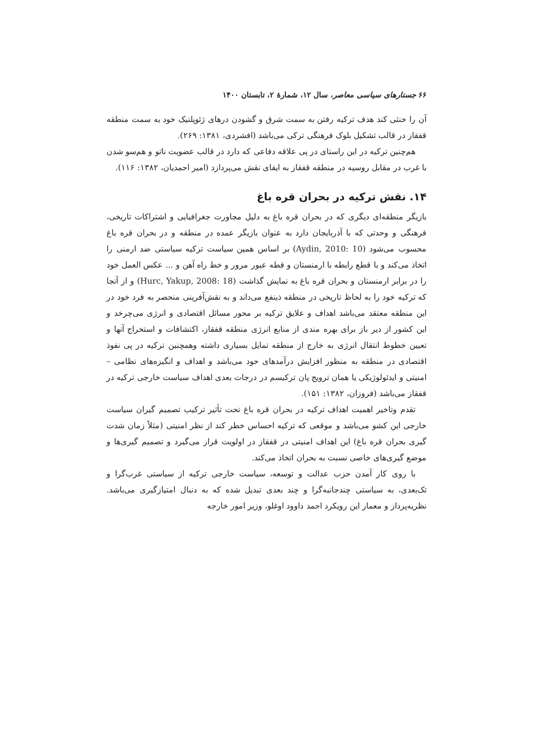۶۶ جستارهای سیاسی معاصر، سال ۱۲، شمارهٔ ۲، تابستان ۱۴۰۰
آن را خنثی کند هدف ترکیه رفتن به سمت شرق و گشودن درهای ژئوپلتیک خود به سمت منطقه قفقاز در قالب تشکیل بلوک فرهنگی ترکی می‌باشد (افشردی، ۱۳۸۱: ۲۶۹).
هم‌چنین ترکیه در این راستای در پی علاقه دفاعی که دارد در قالب عضویت ناتو و هم‌سو شدن با غرب در مقابل روسیه در منطقه قفقاز به ایفای نقش می‌پردازد (امیر احمدیان، ۱۳۸۲: ۱۱۶).
۱۴. نقش ترکیه در بحران قره باغ
بازیگر منطقه‌ای دیگری که در بحران قره باغ به دلیل مجاورت جغرافیایی و اشتراکات تاریخی، فرهنگی و وحدتی که با آذربایجان دارد به عنوان بازیگر عمده در منطقه و در بحران قره باغ محسوب می‌شود (Aydin, 2010: 10) بر اساس همین سیاست ترکیه سیاستی ضد ارمنی را اتخاذ می‌کند و با قطع رابطه با ارمنستان و قطه عبور مرور و خط راه آهن و ... عکس العمل خود را در برابر ارمنستان و بحران قره باغ به نمایش گذاشت (Hurc, Yakup, 2008: 18) و از آنجا که ترکیه خود را به لحاظ تاریخی در منطقه ذینفع می‌داند و به نقش‌آفرینی منحصر به فرد خود در این منطقه معتقد می‌باشد اهداف و علایق ترکیه بر محور مسائل اقتصادی و انرژی می‌چرخد و این کشور از دیر باز برای بهره مندی از منابع انرژی منطقه قفقاز، اکتشافات و استخراج آنها و تعیین خطوط انتقال انرژی به خارج از منطقه تمایل بسیاری داشته وهمچنین ترکیه در پی نفوذ اقتصادی در منطقه به منظور افزایش درآمدهای خود می‌باشد و اهداف و انگیزه‌های نظامی –امنیتی و ایدئولوژیکی یا همان ترویج پان ترکیسم در درجات بعدی اهداف سیاست خارجی ترکیه در قفقاز می‌باشد (فروزان، ۱۳۸۲: ۱۵۱).
تقدم وتاخیر اهمیت اهداف ترکیه در بحران قره باغ تحت تأثیر ترکیب تصمیم گیران سیاست خارجی این کشو می‌باشد و موقعی که ترکیه احساس خطر کند از نظر امنیتی (مثلاً زمان شدت گیری بحران قره باغ) این اهداف امنیتی در قفقاز در اولویت قرار می‌گیرد و تصمیم گیری‌ها و موضع گیری‌های خاصی نسبت به بحران اتخاذ می‌کند.
با روی کار آمدن حزب عدالت و توسعه، سیاست خارجی ترکیه از سیاستی غرب‌گرا و تک‌بعدی، به سیاستی چندجانبه‌گرا و چند بعدی تبدیل شده که به دنبال امتیازگیری می‌باشد. نظریه‌پرداز و معمار این رویکرد احمد داوود اوغلو، وزیر امور خارجه